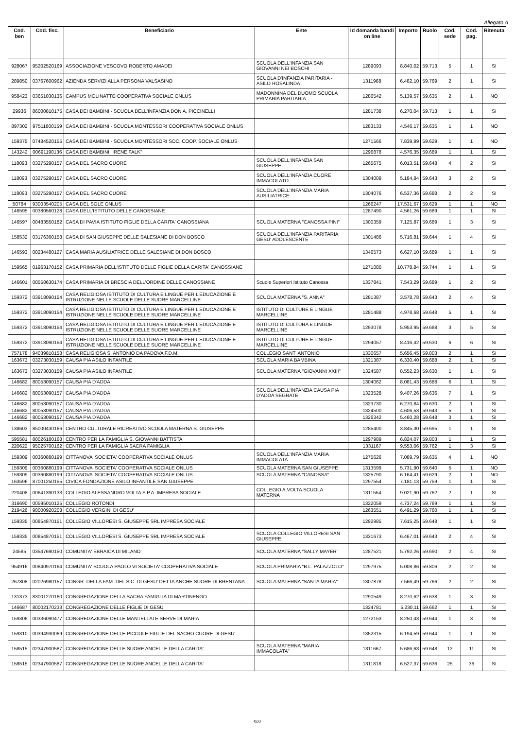Allegato A
| Cod. ben | Cod. fisc. | Beneficiario | Ente | Id domanda bandi on line | Importo | Ruolo | Cod. sede | Cod. pag. | Ritenuta |
| --- | --- | --- | --- | --- | --- | --- | --- | --- | --- |
| 928067 | 95202520169 | ASSOCIAZIONE VESCOVO ROBERTO AMADEI | SCUOLA DELL'INFANZIA SAN GIOVANNI NEI BOSCHI | 1289093 | 8.840,02 | 59.713 | 5 | 1 | SI |
| 289850 | 03767600962 | AZIENDA SERVIZI ALLA PERSONA VALSASINO | SCUOLA D'INFANZIA PARITARIA - ASILO ROSALINDA | 1311968 | 6.482,10 | 59.769 | 2 | 1 | SI |
| 958423 | 03651030136 | CAMPUS MOLINATTO COOPERATIVA SOCIALE ONLUS | MADONNINA DEL DUOMO SCUOLA PRIMARIA PARITARIA | 1286542 | 5.139,57 | 59.635 | 2 | 1 | NO |
| 29936 | 86000810175 | CASA DEI BAMBINI - SCUOLA DELL'INFANZIA DON A. PICCINELLI | | 1281738 | 6.270,04 | 59.713 | 1 | 1 | SI |
| 897302 | 97511800159 | CASA DEI BAMBINI - SCUOLA MONTESSORI COOPERATIVA SOCIALE ONLUS | | 1283133 | 4.546,17 | 59.635 | 1 | 1 | NO |
| 159375 | 07484520155 | CASA DEI BAMBINI - SCUOLA MONTESSORI SOC. COOP. SOCIALE ONLUS | | 1271566 | 7.839,99 | 59.629 | 1 | 1 | NO |
| 143242 | 00691190136 | CASA DEI BAMBINI "IRENE FALK" | | 1296878 | 4.576,35 | 59.689 | 1 | 1 | SI |
| 118093 | 03275290157 | CASA DEL SACRO CUORE | SCUOLA DELL'INFANZIA SAN GIUSEPPE | 1265675 | 6.013,51 | 59.648 | 4 | 2 | SI |
| 118093 | 03275290157 | CASA DEL SACRO CUORE | SCUOLA DELL'INFANZIA CUORE IMMACOLATO | 1304009 | 5.184,84 | 59.643 | 3 | 2 | SI |
| 118093 | 03275290157 | CASA DEL SACRO CUORE | SCUOLA DELL'INFANZIA MARIA AUSILIATRICE | 1304076 | 6.537,36 | 59.688 | 2 | 2 | SI |
| 50784 | 93003540205 | CASA DEL SOLE ONLUS | | 1266247 | 17.531,67 | 59.629 | 1 | 1 | NO |
| 146595 | 00380560128 | CASA DELL'ISTITUTO DELLE CANOSSIANE | | 1287490 | 4.561,26 | 59.689 | 1 | 1 | SI |
| 146597 | 00483550182 | CASA DI PAVIA ISTITUTO FIGLIE DELLA CARITA' CANOSSIANA | SCUOLA MATERNA "CANOSSA PINI" | 1300359 | 7.125,87 | 59.689 | 1 | 3 | SI |
| 158532 | 03176360158 | CASA DI SAN GIUSEPPE DELLE SALESIANE DI DON BOSCO | SCUOLA DELL'INFANZIA PARITARIA GESU' ADOLESCENTE | 1301486 | 5.716,81 | 59.644 | 1 | 4 | SI |
| 146593 | 00234480127 | CASA MARIA AUSILIATRICE DELLE SALESIANE DI DON BOSCO | | 1346573 | 6.627,10 | 59.689 | 1 | 1 | SI |
| 159565 | 01963170152 | CASA PRIMARIA DELL'ISTITUTO DELLE FIGLIE DELLA CARITA' CANOSSIANE | | 1271080 | 10.778,84 | 59.744 | 1 | 1 | SI |
| 146601 | 00558630174 | CASA PRIMARIA DI BRESCIA DELL'ORDINE DELLE CANOSSIANE | Scuole Superiori Istituto Canossa | 1337841 | 7.543,29 | 59.689 | 1 | 2 | SI |
| 159372 | 03918090154 | CASA RELIGIOSA ISTITUTO DI CULTURA E LINGUE PER L'EDUCAZIONE E ISTRUZIONE NELLE SCUOLE DELLE SUORE MARCELLINE | SCUOLA MATERNA "S. ANNA" | 1281387 | 3.578,78 | 59.643 | 2 | 4 | SI |
| 159372 | 03918090154 | CASA RELIGIOSA ISTITUTO DI CULTURA E LINGUE PER L'EDUCAZIONE E ISTRUZIONE NELLE SCUOLE DELLE SUORE MARCELLINE | ISTITUTO DI CULTURE E LINGUE MARCELLINE | 1281488 | 4.978,68 | 59.648 | 5 | 1 | SI |
| 159372 | 03918090154 | CASA RELIGIOSA ISTITUTO DI CULTURA E LINGUE PER L'EDUCAZIONE E ISTRUZIONE NELLE SCUOLE DELLE SUORE MARCELLINE | ISTITUTO DI CULTURA E LINGUE MARCELLINE | 1293078 | 5.953,95 | 59.688 | 3 | 5 | SI |
| 159372 | 03918090154 | CASA RELIGIOSA ISTITUTO DI CULTURA E LINGUE PER L'EDUCAZIONE E ISTRUZIONE NELLE SCUOLE DELLE SUORE MARCELLINE | ISTITUTO DI CULTURE E LINGUE MARCELLINE | 1294057 | 8.416,42 | 59.630 | 6 | 6 | SI |
| 757178 | 94039810158 | CASA RELIGIOSA S. ANTONIO DA PADOVA F.D.M. | COLLEGIO SANT' ANTONIO | 1330657 | 5.656,45 | 59.803 | 2 | 1 | SI |
| 163673 | 03273030159 | CAUSA PIA ASILO INFANTILE | SCUOLA MARIA BAMBINA | 1321387 | 6.330,40 | 59.688 | 2 | 1 | SI |
| 163673 | 03273030159 | CAUSA PIA ASILO INFANTILE | SCUOLA MATERNA "GIOVANNI XXIII" | 1324587 | 8.552,23 | 59.630 | 1 | 1 | SI |
| 146682 | 80053090157 | CAUSA PIA D'ADDA | | 1304062 | 8.081,43 | 59.688 | 6 | 1 | SI |
| 146682 | 80053090157 | CAUSA PIA D'ADDA | SCUOLA DELL'INFANZIA CAUSA PIA D'ADDA SEGRATE | 1323528 | 9.407,26 | 59.636 | 7 | 1 | SI |
| 146682 | 80053090157 | CAUSA PIA D'ADDA | | 1323730 | 6.270,84 | 59.630 | 2 | 1 | SI |
| 146682 | 80053090157 | CAUSA PIA D'ADDA | | 1324500 | 4.606,53 | 59.643 | 5 | 1 | SI |
| 146682 | 80053090157 | CAUSA PIA D'ADDA | | 1326342 | 5.460,28 | 59.648 | 3 | 1 | SI |
| 138603 | 85000430166 | CENTRO CULTURALE RICREATIVO SCUOLA MATERNA S. GIUSEPPE | | 1285400 | 3.845,30 | 59.695 | 1 | 1 | SI |
| 595581 | 80026180168 | CENTRO PER LA FAMIGLIA S. GIOVANNI BATTISTA | | 1297989 | 6.824,07 | 59.803 | 1 | 1 | SI |
| 220622 | 95025700162 | CENTRO PER LA FAMIGLIA SACRA FAMIGLIA | | 1331167 | 9.553,06 | 59.762 | 1 | 3 | SI |
| 159309 | 00360880199 | CITTANOVA' SOCIETA' COOPERATIVA SOCIALE ONLUS | SCUOLA DELL'INFANZIA MARIA IMMACOLATA | 1275626 | 7.089,79 | 59.635 | 4 | 1 | NO |
| 159309 | 00360880199 | CITTANOVA' SOCIETA' COOPERATIVA SOCIALE ONLUS | SCUOLA MATERNA SAN GIUSEPPE | 1313599 | 5.731,90 | 59.640 | 5 | 1 | NO |
| 159309 | 00360880199 | CITTANOVA' SOCIETA' COOPERATIVA SOCIALE ONLUS | SCUOLA MATERNA "CANOSSA" | 1325790 | 6.164,41 | 59.629 | 2 | 1 | NO |
| 163596 | 87001250155 | CIVICA FONDAZIONE ASILO INFANTILE SAN GIUSEPPE | | 1297554 | 7.181,13 | 59.759 | 1 | 1 | SI |
| 220408 | 00641390133 | COLLEGIO ALESSANDRO VOLTA S.P.A. IMPRESA SOCIALE | COLLEGIO A.VOLTA SCUOLA MATERNA | 1311554 | 9.021,90 | 59.762 | 2 | 1 | SI |
| 316690 | 00595010125 | COLLEGIO ROTONDI | | 1322059 | 4.737,24 | 59.769 | 1 | 1 | SI |
| 219426 | 90000920208 | COLLEGIO VERGINI DI GESU' | | 1263551 | 6.491,29 | 59.760 | 1 | 1 | SI |
| 159335 | 00854870151 | COLLEGIO VILLORESI S. GIUSEPPE SRL IMPRESA SOCIALE | | 1292985 | 7.615,25 | 59.648 | 1 | 1 | SI |
| 159335 | 00854870151 | COLLEGIO VILLORESI S. GIUSEPPE SRL IMPRESA SOCIALE | SCUOLA COLLEGIO VILLORESI SAN GIUSEPPE | 1331673 | 6.467,01 | 59.643 | 2 | 4 | SI |
| 24585 | 03547690150 | COMUNITA' EBRAICA DI MILANO | SCUOLA MATERNA "SALLY MAYER" | 1287521 | 5.792,26 | 59.690 | 2 | 4 | SI |
| 954916 | 00840970164 | COMUNITA' SCUOLA PAOLO VI SOCIETA' COOPERATIVA SOCIALE | SCUOLA PRIMARIA "B.L. PALAZZOLO" | 1297975 | 5.008,86 | 59.806 | 2 | 2 | SI |
| 267808 | 02026980157 | CONGR. DELLA FAM. DEL S.C. DI GESU' DETTA ANCHE SUORE DI BRENTANA | SCUOLA MATERNA "SANTA MARIA" | 1307878 | 7.566,49 | 59.766 | 2 | 2 | SI |
| 131373 | 83001270160 | CONGREGAZIONE DELLA SACRA FAMIGLIA DI MARTINENGO | | 1290549 | 8.270,62 | 59.638 | 1 | 3 | SI |
| 146687 | 80002170233 | CONGREGAZIONE DELLE FIGLIE DI GESU' | | 1324781 | 5.230,11 | 59.662 | 1 | 1 | SI |
| 159306 | 00336090477 | CONGREGAZIONE DELLE MANTELLATE SERVE DI MARIA | | 1272153 | 8.250,43 | 59.644 | 1 | 3 | SI |
| 159310 | 00394930069 | CONGREGAZIONE DELLE PICCOLE FIGLIE DEL SACRO CUORE DI GESU' | | 1352315 | 6.194,59 | 59.644 | 1 | 1 | SI |
| 158515 | 02347900587 | CONGREGAZIONE DELLE SUORE ANCELLE DELLA CARITA' | SCUOLA MATERNA "MARIA IMMACOLATA" | 1311667 | 5.686,63 | 59.648 | 12 | 11 | SI |
| 158515 | 02347900587 | CONGREGAZIONE DELLE SUORE ANCELLE DELLA CARITA' | | 1311818 | 6.527,37 | 59.636 | 25 | 36 | SI |
5/22